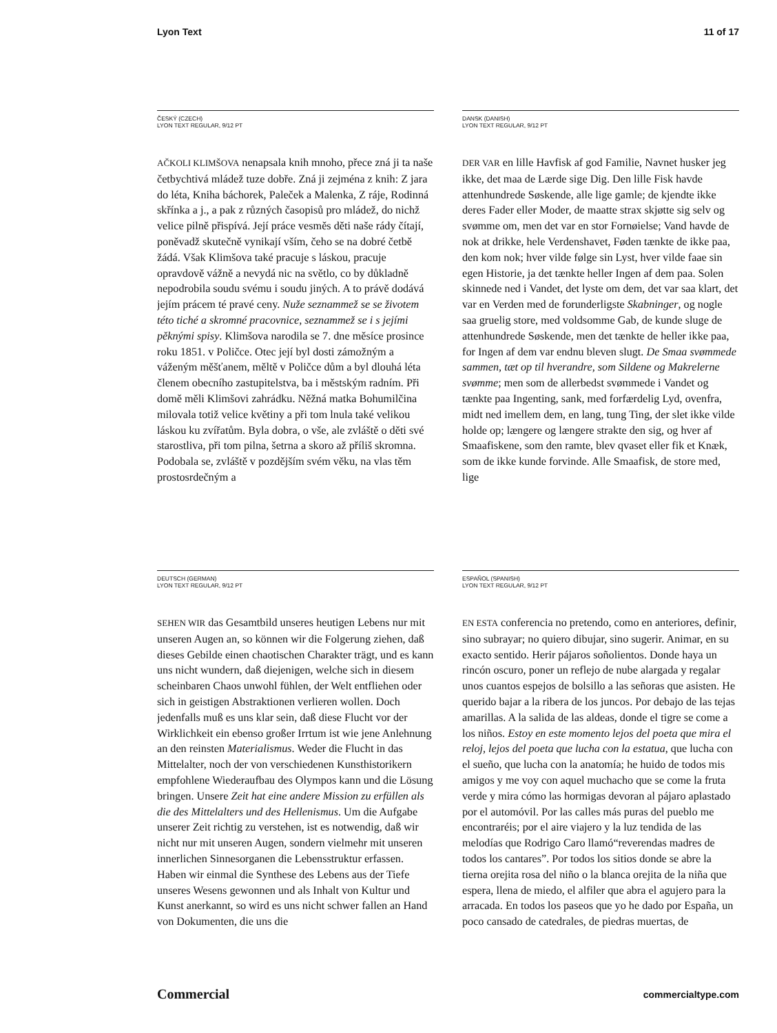Lyon Text 11 of 17
ČESKÝ (CZECH)
LYON TEXT REGULAR, 9/12 PT
AČKOLI KLIMŠOVA nenapsala knih mnoho, přece zná ji ta naše četbychtivá mládež tuze dobře. Zná ji zejména z knih: Z jara do léta, Kniha báchorek, Paleček a Malenka, Z ráje, Rodinná skřínka a j., a pak z různých časopisů pro mládež, do nichž velice pilně přispívá. Její práce vesměs děti naše rády čítají, poněvadž skutečně vynikají vším, čeho se na dobré četbě žádá. Však Klimšova také pracuje s láskou, pracuje opravdově vážně a nevydá nic na světlo, co by důkladně nepodrobila soudu svému i soudu jiných. A to právě dodává jejím prácem té pravé ceny. Nuže seznammež se se životem této tiché a skromné pracovnice, seznammež se i s jejími pěknými spisy. Klimšova narodila se 7. dne měsíce prosince roku 1851. v Poličce. Otec její byl dosti zámožným a váženým měšťanem, měltě v Poličce dům a byl dlouhá léta členem obecního zastupitelstva, ba i městským radním. Při domě měli Klimšovi zahrádku. Něžná matka Bohumilčina milovala totiž velice květiny a při tom lnula také velikou láskou ku zvířatům. Byla dobra, o vše, ale zvláště o děti své starostliva, při tom pilna, šetrna a skoro až příliš skromna. Podobala se, zvláště v pozdějším svém věku, na vlas těm prostosrdečným a
DANSK (DANISH)
LYON TEXT REGULAR, 9/12 PT
DER VAR en lille Havfisk af god Familie, Navnet husker jeg ikke, det maa de Lærde sige Dig. Den lille Fisk havde attenhundrede Søskende, alle lige gamle; de kjendte ikke deres Fader eller Moder, de maatte strax skjøtte sig selv og svømme om, men det var en stor Fornøielse; Vand havde de nok at drikke, hele Verdenshavet, Føden tænkte de ikke paa, den kom nok; hver vilde følge sin Lyst, hver vilde faae sin egen Historie, ja det tænkte heller Ingen af dem paa. Solen skinnede ned i Vandet, det lyste om dem, det var saa klart, det var en Verden med de forunderligste Skabninger, og nogle saa gruelig store, med voldsomme Gab, de kunde sluge de attenhundrede Søskende, men det tænkte de heller ikke paa, for Ingen af dem var endnu bleven slugt. De Smaa svømmede sammen, tæt op til hverandre, som Sildene og Makrelerne svømme; men som de allerbedst svømmede i Vandet og tænkte paa Ingenting, sank, med forfærdelig Lyd, ovenfra, midt ned imellem dem, en lang, tung Ting, der slet ikke vilde holde op; længere og længere strakte den sig, og hver af Smaafiskene, som den ramte, blev qvaset eller fik et Knæk, som de ikke kunde forvinde. Alle Smaafisk, de store med, lige
DEUTSCH (GERMAN)
LYON TEXT REGULAR, 9/12 PT
SEHEN WIR das Gesamtbild unseres heutigen Lebens nur mit unseren Augen an, so können wir die Folgerung ziehen, daß dieses Gebilde einen chaotischen Charakter trägt, und es kann uns nicht wundern, daß diejenigen, welche sich in diesem scheinbaren Chaos unwohl fühlen, der Welt entfliehen oder sich in geistigen Abstraktionen verlieren wollen. Doch jedenfalls muß es uns klar sein, daß diese Flucht vor der Wirklichkeit ein ebenso großer Irrtum ist wie jene Anlehnung an den reinsten Materialismus. Weder die Flucht in das Mittelalter, noch der von verschiedenen Kunsthistorikern empfohlene Wiederaufbau des Olympos kann und die Lösung bringen. Unsere Zeit hat eine andere Mission zu erfüllen als die des Mittelalters und des Hellenismus. Um die Aufgabe unserer Zeit richtig zu verstehen, ist es notwendig, daß wir nicht nur mit unseren Augen, sondern vielmehr mit unseren innerlichen Sinnesorganen die Lebensstruktur erfassen. Haben wir einmal die Synthese des Lebens aus der Tiefe unseres Wesens gewonnen und als Inhalt von Kultur und Kunst anerkannt, so wird es uns nicht schwer fallen an Hand von Dokumenten, die uns die
ESPAÑOL (SPANISH)
LYON TEXT REGULAR, 9/12 PT
EN ESTA conferencia no pretendo, como en anteriores, definir, sino subrayar; no quiero dibujar, sino sugerir. Animar, en su exacto sentido. Herir pájaros soñolientos. Donde haya un rincón oscuro, poner un reflejo de nube alargada y regalar unos cuantos espejos de bolsillo a las señoras que asisten. He querido bajar a la ribera de los juncos. Por debajo de las tejas amarillas. A la salida de las aldeas, donde el tigre se come a los niños. Estoy en este momento lejos del poeta que mira el reloj, lejos del poeta que lucha con la estatua, que lucha con el sueño, que lucha con la anatomía; he huido de todos mis amigos y me voy con aquel muchacho que se come la fruta verde y mira cómo las hormigas devoran al pájaro aplastado por el automóvil. Por las calles más puras del pueblo me encontraréis; por el aire viajero y la luz tendida de las melodías que Rodrigo Caro llamó“reverendas madres de todos los cantares”. Por todos los sitios donde se abre la tierna orejita rosa del niño o la blanca orejita de la niña que espera, llena de miedo, el alfiler que abra el agujero para la arracada. En todos los paseos que yo he dado por España, un poco cansado de catedrales, de piedras muertas, de
Commercial commercialtype.com